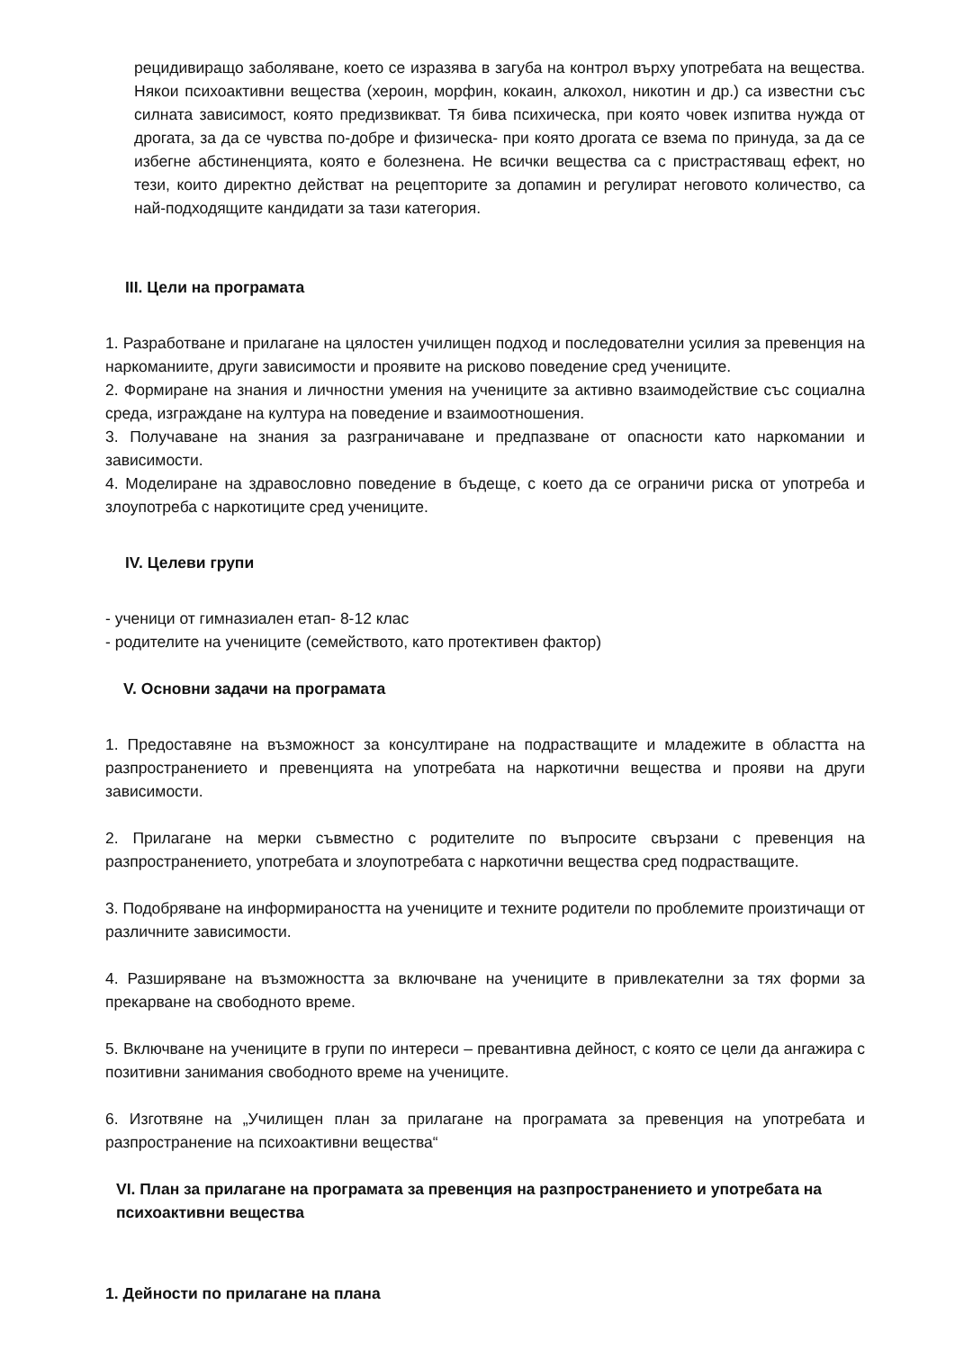рецидивиращо заболяване, което се изразява в загуба на контрол върху употребата на вещества. Някои психоактивни вещества (хероин, морфин, кокаин, алкохол, никотин и др.) са известни със силната зависимост, която предизвикват. Тя бива психическа, при която човек изпитва нужда от дрогата, за да се чувства по-добре и физическа- при която дрогата се взема по принуда, за да се избегне абстиненцията, която е болезнена. Не всички вещества са с пристрастяващ ефект, но тези, които директно действат на рецепторите за допамин и регулират неговото количество, са най-подходящите кандидати за тази категория.
III. Цели на програмата
1. Разработване и прилагане на цялостен училищен подход и последователни усилия за превенция на наркоманиите, други зависимости и проявите на рисково поведение сред учениците.
2. Формиране на знания и личностни умения на учениците за активно взаимодействие със социална среда, изграждане на култура на поведение и взаимоотношения.
3. Получаване на знания за разграничаване и предпазване от опасности като наркомании и зависимости.
4. Моделиране на здравословно поведение в бъдеще, с което да се ограничи риска от употреба и злоупотреба с наркотиците сред учениците.
IV. Целеви групи
- ученици от гимназиален етап- 8-12 клас
- родителите на учениците (семейството, като протективен фактор)
V. Основни задачи на програмата
1. Предоставяне на възможност за консултиране на подрастващите и младежите в областта на разпространението и превенцията на употребата на наркотични вещества и прояви на други зависимости.
2. Прилагане на мерки съвместно с родителите по въпросите свързани с превенция на разпространението, употребата и злоупотребата с наркотични вещества сред подрастващите.
3. Подобряване на информираността на учениците и техните родители по проблемите произтичащи от различните зависимости.
4. Разширяване на възможността за включване на учениците в привлекателни за тях форми за прекарване на свободното време.
5. Включване на учениците в групи по интереси – превантивна дейност, с която се цели да ангажира с позитивни занимания свободното време на учениците.
6. Изготвяне на „Училищен план за прилагане на програмата за превенция на употребата и разпространение на психоактивни вещества“
VI. План за прилагане на програмата за превенция на разпространението и употребата на психоактивни вещества
1. Дейности по прилагане на плана